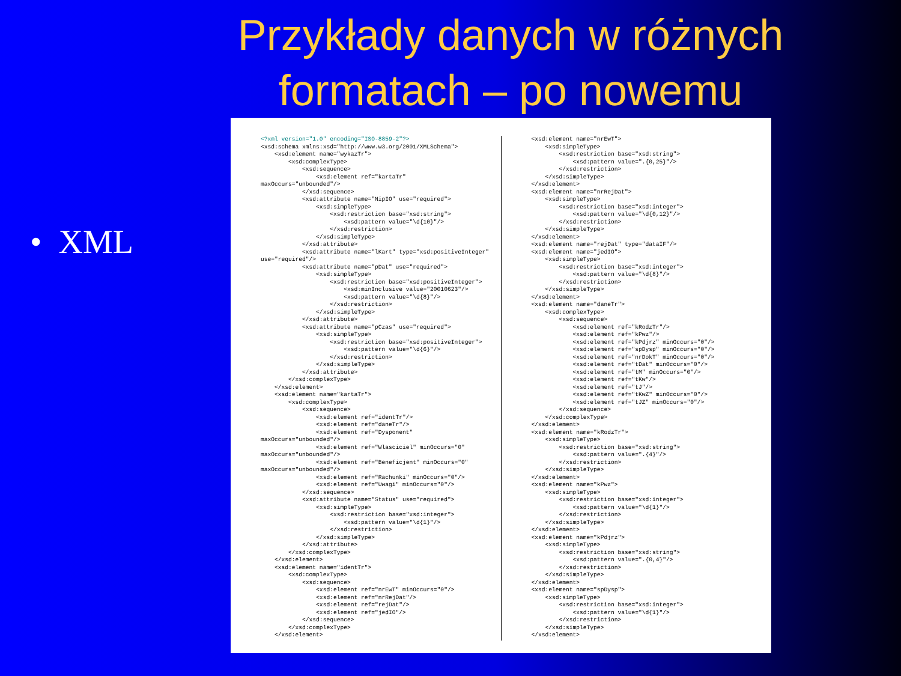Przykłady danych w różnych formatach – po nowemu
• XML
<?xml version="1.0" encoding="ISO-8859-2"?> <xsd:schema xmlns:xsd="http://www.w3.org/2001/XMLSchema"> <xsd:element name="wykazTr"> <xsd:complexType> <xsd:sequence> <xsd:element ref="kartaTr" maxOccurs="unbounded"/> </xsd:sequence> <xsd:attribute name="NipIO" use="required"> <xsd:simpleType> <xsd:restriction base="xsd:string"> <xsd:pattern value="\d{10}"/> </xsd:restriction> </xsd:simpleType> </xsd:attribute> <xsd:attribute name="lKart" type="xsd:positiveInteger" use="required"/> <xsd:attribute name="pDat" use="required"> <xsd:simpleType> <xsd:restriction base="xsd:positiveInteger"> <xsd:minInclusive value="20010623"/> <xsd:pattern value="\d{8}"/> </xsd:restriction> </xsd:simpleType> </xsd:attribute> <xsd:attribute name="pCzas" use="required"> <xsd:simpleType> <xsd:restriction base="xsd:positiveInteger"> <xsd:pattern value="\d{6}"/> </xsd:restriction> </xsd:simpleType> </xsd:attribute> </xsd:complexType> </xsd:element> <xsd:element name="kartaTr"> <xsd:complexType> <xsd:sequence> <xsd:element ref="identTr"/> <xsd:element ref="daneTr"/> <xsd:element ref="Dysponent" maxOccurs="unbounded"/> <xsd:element ref="Wlasciciel" minOccurs="0" maxOccurs="unbounded"/> <xsd:element ref="Beneficjent" minOccurs="0" maxOccurs="unbounded"/> <xsd:element ref="Rachunki" minOccurs="0"/> <xsd:element ref="Uwagi" minOccurs="0"/> </xsd:sequence> <xsd:attribute name="Status" use="required"> <xsd:simpleType> <xsd:restriction base="xsd:integer"> <xsd:pattern value="\d{1}"/> </xsd:restriction> </xsd:simpleType> </xsd:attribute> </xsd:complexType> </xsd:element> <xsd:element name="identTr"> <xsd:complexType> <xsd:sequence> <xsd:element ref="nrEwT" minOccurs="0"/> <xsd:element ref="nrRejDat"/> <xsd:element ref="rejDat"/> <xsd:element ref="jedIO"/> </xsd:sequence> </xsd:complexType> </xsd:element>
<xsd:element name="nrEwT"> <xsd:simpleType> <xsd:restriction base="xsd:string"> <xsd:pattern value=".{0,25}"/> </xsd:restriction> </xsd:simpleType> </xsd:element> <xsd:element name="nrRejDat"> <xsd:simpleType> <xsd:restriction base="xsd:integer"> <xsd:pattern value="\d{0,12}"/> </xsd:restriction> </xsd:simpleType> </xsd:element> <xsd:element name="rejDat" type="dataIF"/> <xsd:element name="jedIO"> <xsd:simpleType> <xsd:restriction base="xsd:integer"> <xsd:pattern value="\d{8}"/> </xsd:restriction> </xsd:simpleType> </xsd:element> <xsd:element name="daneTr"> <xsd:complexType> <xsd:sequence> <xsd:element ref="kRodzTr"/> <xsd:element ref="kPwz"/> <xsd:element ref="kPdjrz" minOccurs="0"/> <xsd:element ref="spDysp" minOccurs="0"/> <xsd:element ref="nrDokT" minOccurs="0"/> <xsd:element ref="tDat" minOccurs="0"/> <xsd:element ref="tM" minOccurs="0"/> <xsd:element ref="tKw"/> <xsd:element ref="tJ"/> <xsd:element ref="tKwZ" minOccurs="0"/> <xsd:element ref="tJZ" minOccurs="0"/> </xsd:sequence> </xsd:complexType> </xsd:element> <xsd:element name="kRodzTr"> <xsd:simpleType> <xsd:restriction base="xsd:string"> <xsd:pattern value=".{4}"/> </xsd:restriction> </xsd:simpleType> </xsd:element> <xsd:element name="kPwz"> <xsd:simpleType> <xsd:restriction base="xsd:integer"> <xsd:pattern value="\d{1}"/> </xsd:restriction> </xsd:simpleType> </xsd:element> <xsd:element name="kPdjrz"> <xsd:simpleType> <xsd:restriction base="xsd:string"> <xsd:pattern value=".{0,4}"/> </xsd:restriction> </xsd:simpleType> </xsd:element> <xsd:element name="spDysp"> <xsd:simpleType> <xsd:restriction base="xsd:integer"> <xsd:pattern value="\d{1}"/> </xsd:restriction> </xsd:simpleType> </xsd:element>